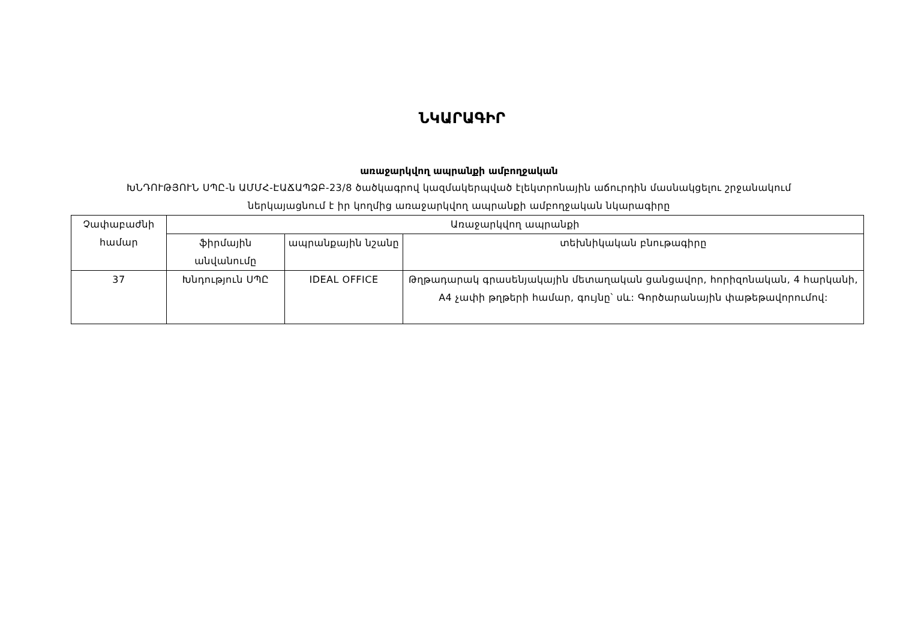ՆԿԱՐԱԳԻՐ
առաջարկվող ապրանքի ամբողջական
ԽՆԴՈՒԹՅՈՒՆ ՍՊԸ-ն ԱՄՄՀ-ԷԱՃԱՊՁԲ-23/8 ծածկագրով կազմակերպված էլեկտրոնային աճուրդին մասնակցելու շրջանակում
ներկայացնում է իր կողմից առաջարկվող ապրանքի ամբողջական նկարագիրը
| Չափաբաժնի համար | Առաջարկվող ապրանքի | | |
| --- | --- | --- | --- |
| | ֆիրմային անվանումը | ապրանքային նշանը | տեխնիկական բնութագիրը |
| 37 | Խնդություն ՍՊԸ | IDEAL OFFICE | Թղթադարակ գրասենյակային մետաղական ցանցավոր, հորիզոնական, 4 հարկանի, A4 չափի թղթերի համար, գույնը՝ սև: Գործարանային փաթեթավորումով: |